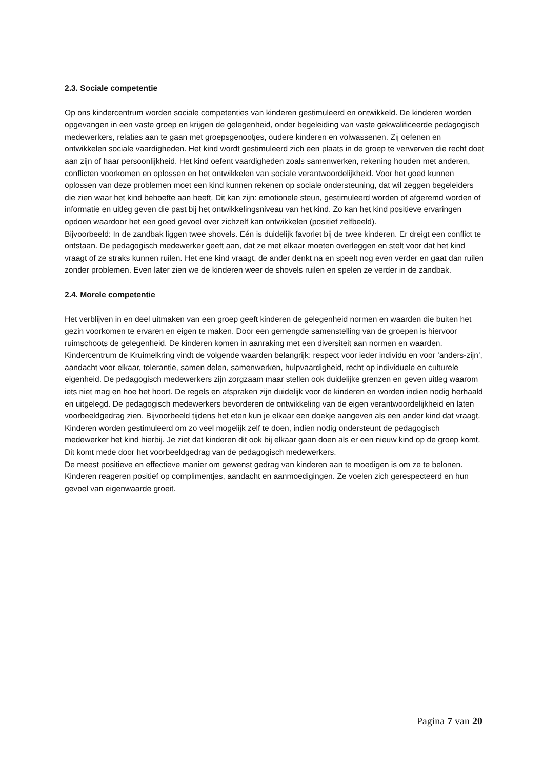2.3. Sociale competentie
Op ons kindercentrum worden sociale competenties van kinderen gestimuleerd en ontwikkeld. De kinderen worden opgevangen in een vaste groep en krijgen de gelegenheid, onder begeleiding van vaste gekwalificeerde pedagogisch medewerkers, relaties aan te gaan met groepsgenootjes, oudere kinderen en volwassenen. Zij oefenen en ontwikkelen sociale vaardigheden. Het kind wordt gestimuleerd zich een plaats in de groep te verwerven die recht doet aan zijn of haar persoonlijkheid. Het kind oefent vaardigheden zoals samenwerken, rekening houden met anderen, conflicten voorkomen en oplossen en het ontwikkelen van sociale verantwoordelijkheid. Voor het goed kunnen oplossen van deze problemen moet een kind kunnen rekenen op sociale ondersteuning, dat wil zeggen begeleiders die zien waar het kind behoefte aan heeft. Dit kan zijn: emotionele steun, gestimuleerd worden of afgeremd worden of informatie en uitleg geven die past bij het ontwikkelingsniveau van het kind. Zo kan het kind positieve ervaringen opdoen waardoor het een goed gevoel over zichzelf kan ontwikkelen (positief zelfbeeld).
Bijvoorbeeld: In de zandbak liggen twee shovels. Eén is duidelijk favoriet bij de twee kinderen. Er dreigt een conflict te ontstaan. De pedagogisch medewerker geeft aan, dat ze met elkaar moeten overleggen en stelt voor dat het kind vraagt of ze straks kunnen ruilen. Het ene kind vraagt, de ander denkt na en speelt nog even verder en gaat dan ruilen zonder problemen. Even later zien we de kinderen weer de shovels ruilen en spelen ze verder in de zandbak.
2.4. Morele competentie
Het verblijven in en deel uitmaken van een groep geeft kinderen de gelegenheid normen en waarden die buiten het gezin voorkomen te ervaren en eigen te maken. Door een gemengde samenstelling van de groepen is hiervoor ruimschoots de gelegenheid. De kinderen komen in aanraking met een diversiteit aan normen en waarden. Kindercentrum de Kruimelkring vindt de volgende waarden belangrijk: respect voor ieder individu en voor ‘anders-zijn’, aandacht voor elkaar, tolerantie, samen delen, samenwerken, hulpvaardigheid, recht op individuele en culturele eigenheid. De pedagogisch medewerkers zijn zorgzaam maar stellen ook duidelijke grenzen en geven uitleg waarom iets niet mag en hoe het hoort. De regels en afspraken zijn duidelijk voor de kinderen en worden indien nodig herhaald en uitgelegd. De pedagogisch medewerkers bevorderen de ontwikkeling van de eigen verantwoordelijkheid en laten voorbeeldgedrag zien. Bijvoorbeeld tijdens het eten kun je elkaar een doekje aangeven als een ander kind dat vraagt. Kinderen worden gestimuleerd om zo veel mogelijk zelf te doen, indien nodig ondersteunt de pedagogisch medewerker het kind hierbij. Je ziet dat kinderen dit ook bij elkaar gaan doen als er een nieuw kind op de groep komt. Dit komt mede door het voorbeeldgedrag van de pedagogisch medewerkers.
De meest positieve en effectieve manier om gewenst gedrag van kinderen aan te moedigen is om ze te belonen. Kinderen reageren positief op complimentjes, aandacht en aanmoedigingen. Ze voelen zich gerespecteerd en hun gevoel van eigenwaarde groeit.
Pagina 7 van 20